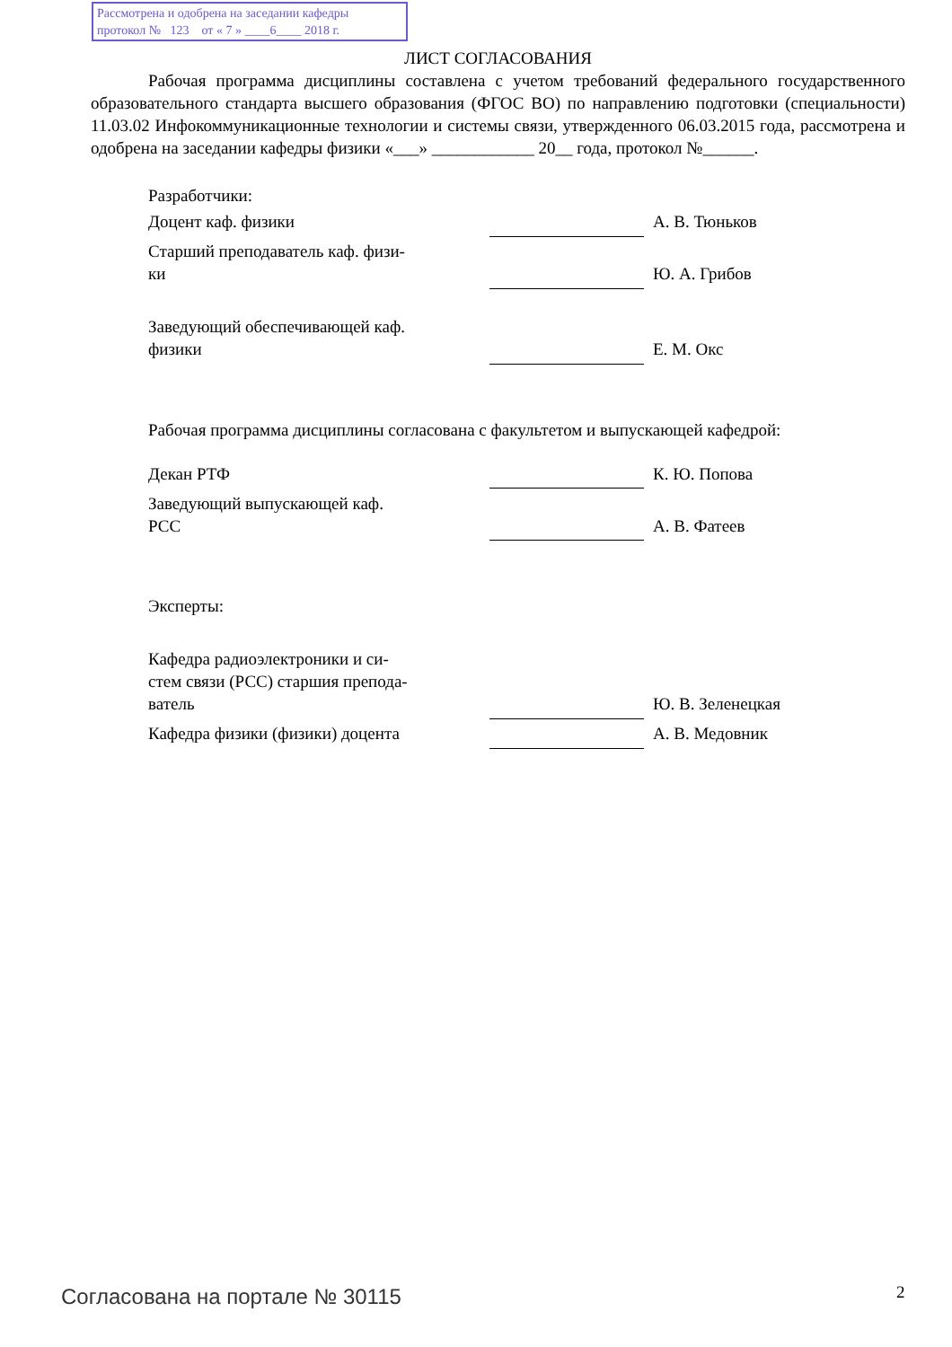Рассмотрена и одобрена на заседании кафедры
протокол № 123 от « 7 » ____6____ 2018 г.
ЛИСТ СОГЛАСОВАНИЯ
Рабочая программа дисциплины составлена с учетом требований федерального государственного образовательного стандарта высшего образования (ФГОС ВО) по направлению подготовки (специальности) 11.03.02 Инфокоммуникационные технологии и системы связи, утвержденного 06.03.2015 года, рассмотрена и одобрена на заседании кафедры физики «___» ____________ 20__ года, протокол №______.
Разработчики:
| Доцент каф. физики | | А. В. Тюньков |
| Старший преподаватель каф. физи- ки | | Ю. А. Грибов |
| Заведующий обеспечивающей каф. физики | | Е. М. Окс |
Рабочая программа дисциплины согласована с факультетом и выпускающей кафедрой:
| Декан РТФ | | К. Ю. Попова |
| Заведующий выпускающей каф. РСС | | А. В. Фатеев |
Эксперты:
| Кафедра радиоэлектроники и си- стем связи (РСС) старшия препода- ватель | | Ю. В. Зеленецкая |
| Кафедра физики (физики) доцента | | А. В. Медовник |
Согласована на портале № 30115 2